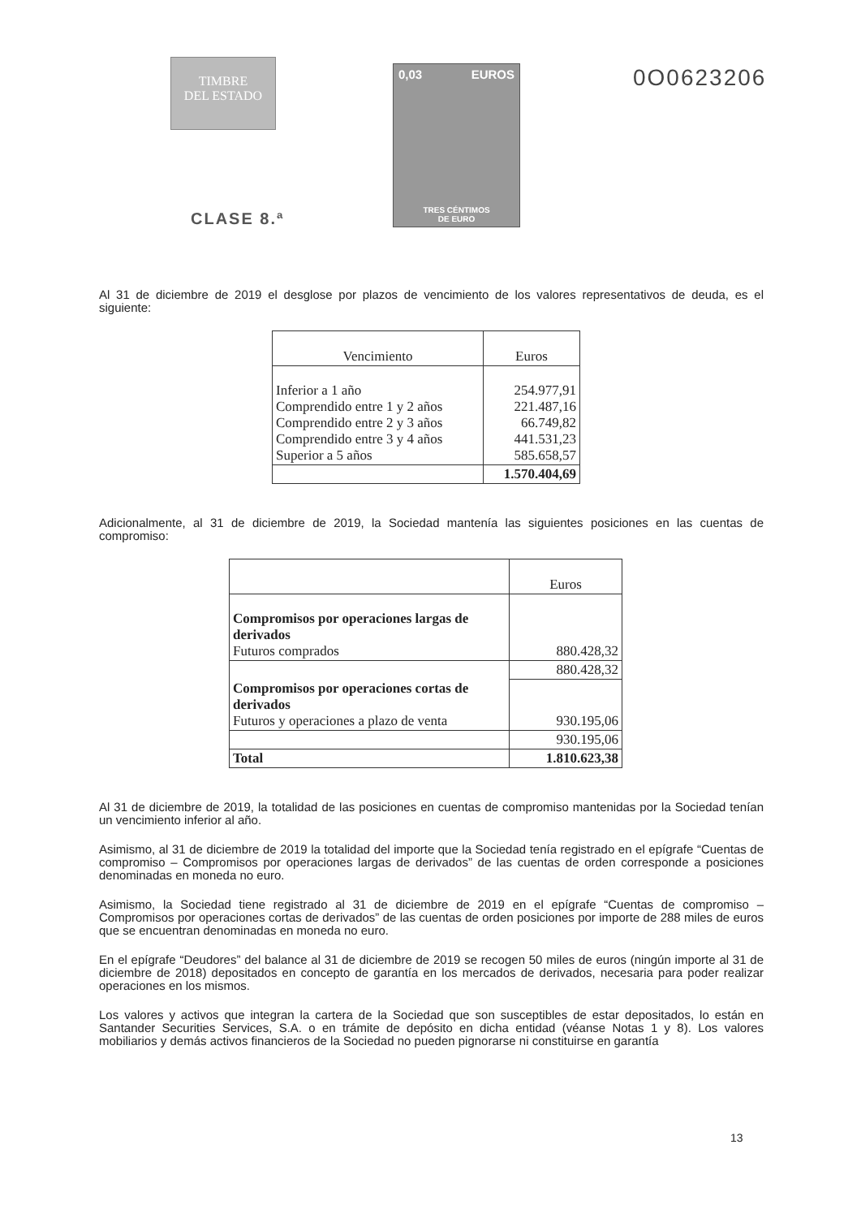TIMBRE
DEL ESTADO
CLASE 8.ª
0,03 EUROS
TRES CÉNTIMOS
DE EURO
0O0623206
Al 31 de diciembre de 2019 el desglose por plazos de vencimiento de los valores representativos de deuda, es el siguiente:
| Vencimiento | Euros |
| --- | --- |
| Inferior a 1 año Comprendido entre 1 y 2 años Comprendido entre 2 y 3 años Comprendido entre 3 y 4 años Superior a 5 años | 254.977,91 221.487,16 66.749,82 441.531,23 585.658,57 |
| | 1.570.404,69 |
Adicionalmente, al 31 de diciembre de 2019, la Sociedad mantenía las siguientes posiciones en las cuentas de compromiso:
| | Euros |
| --- | --- |
| Compromisos por operaciones largas de derivados Futuros comprados | 880.428,32 |
| | 880.428,32 |
| Compromisos por operaciones cortas de derivados Futuros y operaciones a plazo de venta | 930.195,06 |
| | 930.195,06 |
| Total | 1.810.623,38 |
Al 31 de diciembre de 2019, la totalidad de las posiciones en cuentas de compromiso mantenidas por la Sociedad tenían un vencimiento inferior al año.
Asimismo, al 31 de diciembre de 2019 la totalidad del importe que la Sociedad tenía registrado en el epígrafe “Cuentas de compromiso – Compromisos por operaciones largas de derivados” de las cuentas de orden corresponde a posiciones denominadas en moneda no euro.
Asimismo, la Sociedad tiene registrado al 31 de diciembre de 2019 en el epígrafe “Cuentas de compromiso – Compromisos por operaciones cortas de derivados” de las cuentas de orden posiciones por importe de 288 miles de euros que se encuentran denominadas en moneda no euro.
En el epígrafe “Deudores” del balance al 31 de diciembre de 2019 se recogen 50 miles de euros (ningún importe al 31 de diciembre de 2018) depositados en concepto de garantía en los mercados de derivados, necesaria para poder realizar operaciones en los mismos.
Los valores y activos que integran la cartera de la Sociedad que son susceptibles de estar depositados, lo están en Santander Securities Services, S.A. o en trámite de depósito en dicha entidad (véanse Notas 1 y 8). Los valores mobiliarios y demás activos financieros de la Sociedad no pueden pignorarse ni constituirse en garantía
13